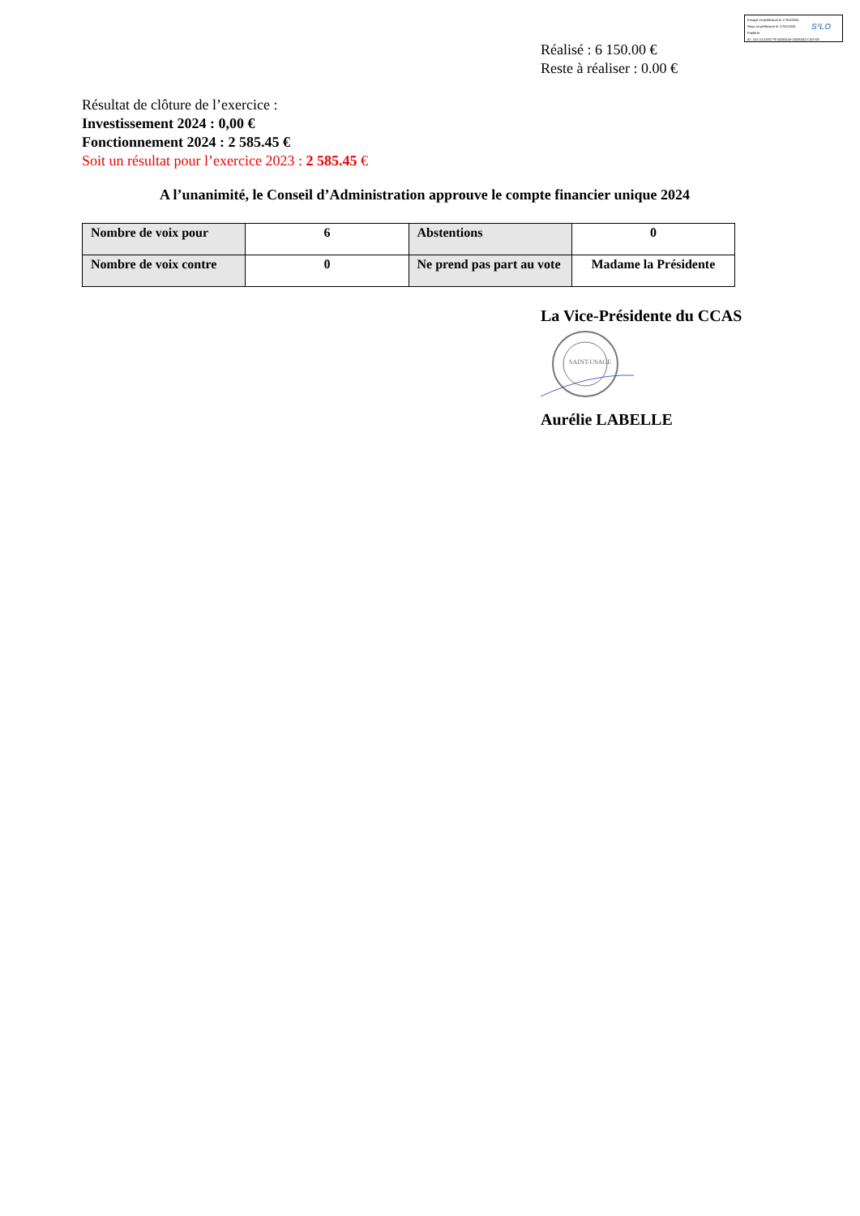Envoyé en préfecture le 17/01/2025
Reçu en préfecture le 17/01/2025
Publié le
ID : 021-212105779-20250116-2025001CCAS-DE
S²LO
Réalisé : 6 150.00 €
Reste à réaliser : 0.00 €
Résultat de clôture de l’exercice :
Investissement 2024 : 0,00 €
Fonctionnement 2024 : 2 585.45 €
Soit un résultat pour l’exercice 2023 : 2 585.45 €
A l’unanimité, le Conseil d’Administration approuve le compte financier unique 2024
| Nombre de voix pour | 6 | Abstentions | 0 |
| Nombre de voix contre | 0 | Ne prend pas part au vote | Madame la Présidente |
La Vice-Présidente du CCAS
SAINT-USAGE
Aurélie LABELLE